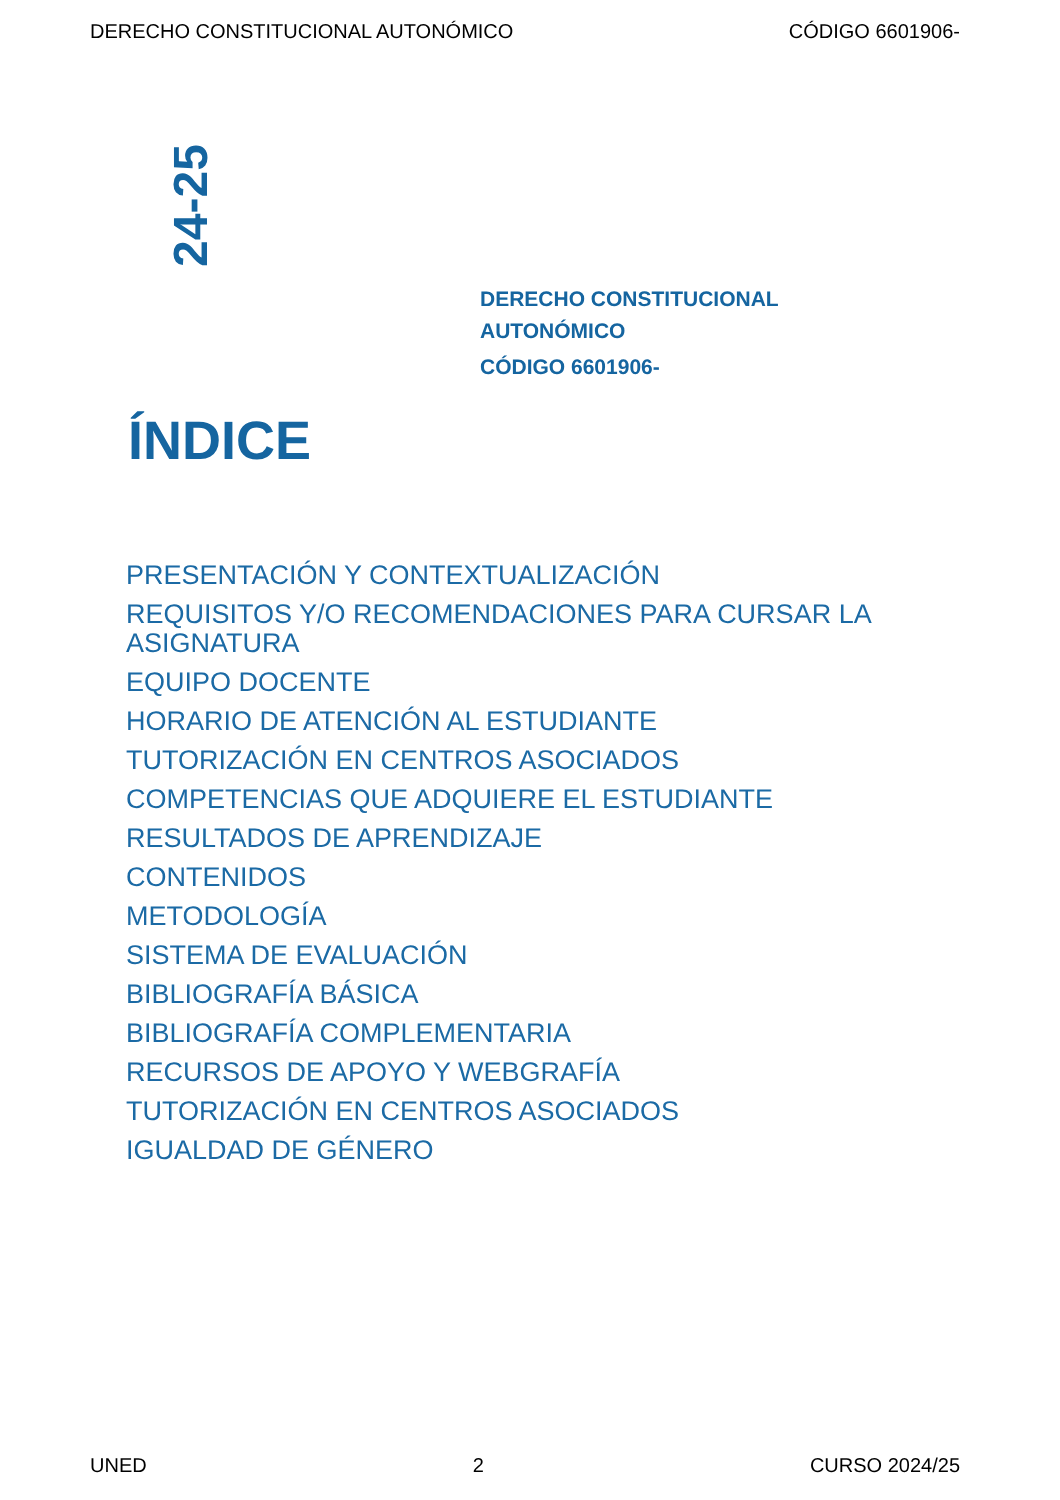DERECHO CONSTITUCIONAL AUTONÓMICO CÓDIGO 6601906-
24-25
DERECHO CONSTITUCIONAL
AUTONÓMICO
CÓDIGO 6601906-
ÍNDICE
PRESENTACIÓN Y CONTEXTUALIZACIÓN
REQUISITOS Y/O RECOMENDACIONES PARA CURSAR LA ASIGNATURA
EQUIPO DOCENTE
HORARIO DE ATENCIÓN AL ESTUDIANTE
TUTORIZACIÓN EN CENTROS ASOCIADOS
COMPETENCIAS QUE ADQUIERE EL ESTUDIANTE
RESULTADOS DE APRENDIZAJE
CONTENIDOS
METODOLOGÍA
SISTEMA DE EVALUACIÓN
BIBLIOGRAFÍA BÁSICA
BIBLIOGRAFÍA COMPLEMENTARIA
RECURSOS DE APOYO Y WEBGRAFÍA
TUTORIZACIÓN EN CENTROS ASOCIADOS
IGUALDAD DE GÉNERO
UNED 2 CURSO 2024/25